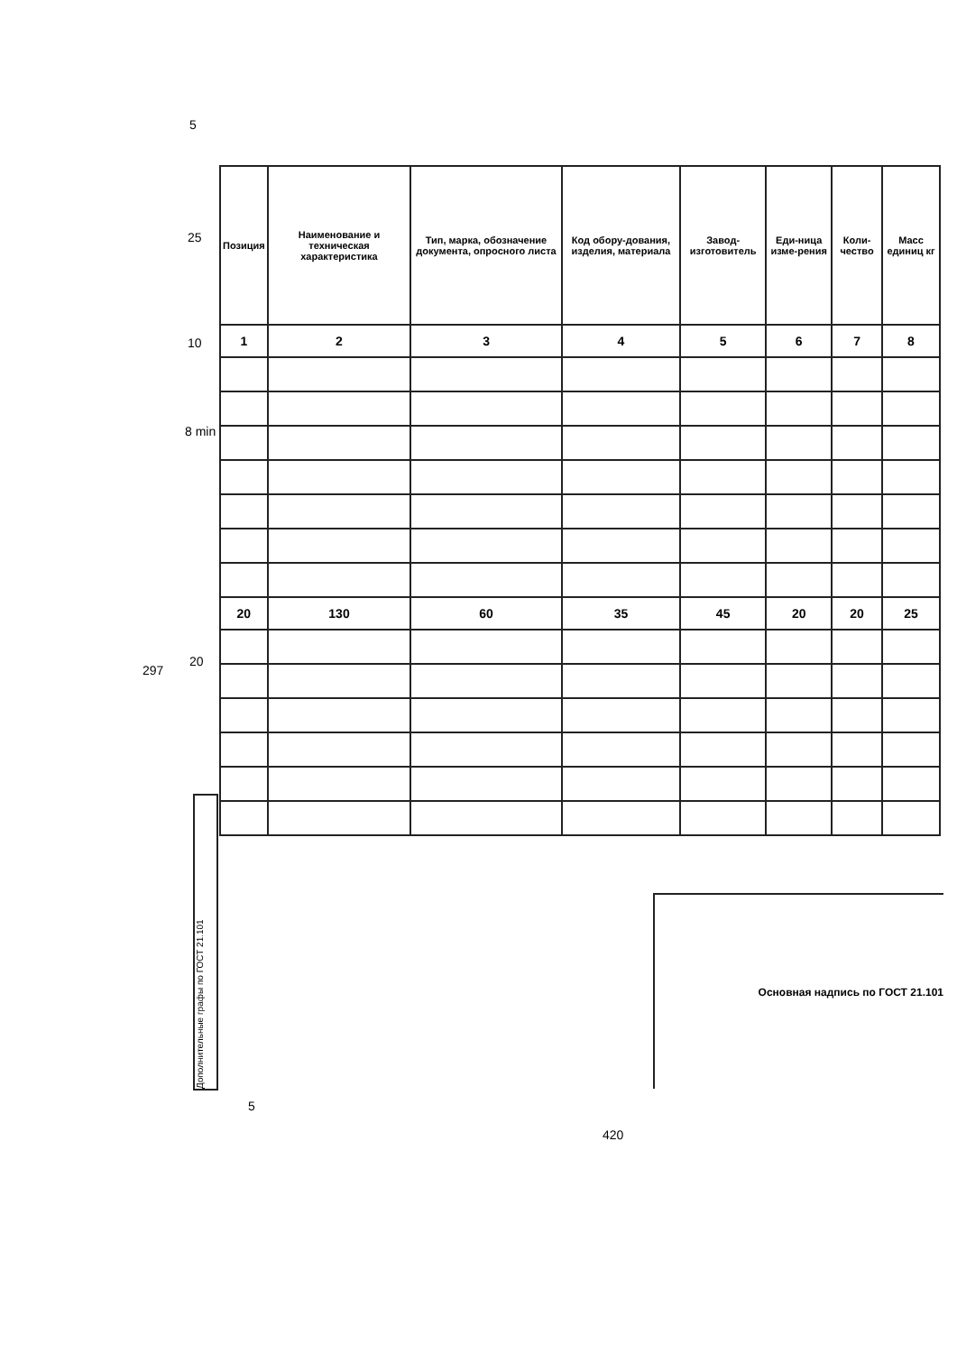5
25
10
8 min
297
20
| Позиция | Наименование и техническая характеристика | Тип, марка, обозначение документа, опросного листа | Код обору-дования, изделия, материала | Завод-изготовитель | Еди-ница изме-рения | Коли-чество | Масс единиц кг |
| --- | --- | --- | --- | --- | --- | --- | --- |
| 1 | 2 | 3 | 4 | 5 | 6 | 7 | 8 |
| 20 | 130 | 60 | 35 | 45 | 20 | 20 | 25 |
Дополнительные графы по ГОСТ 21.101
Основная надпись по ГОСТ 21.101
5
420